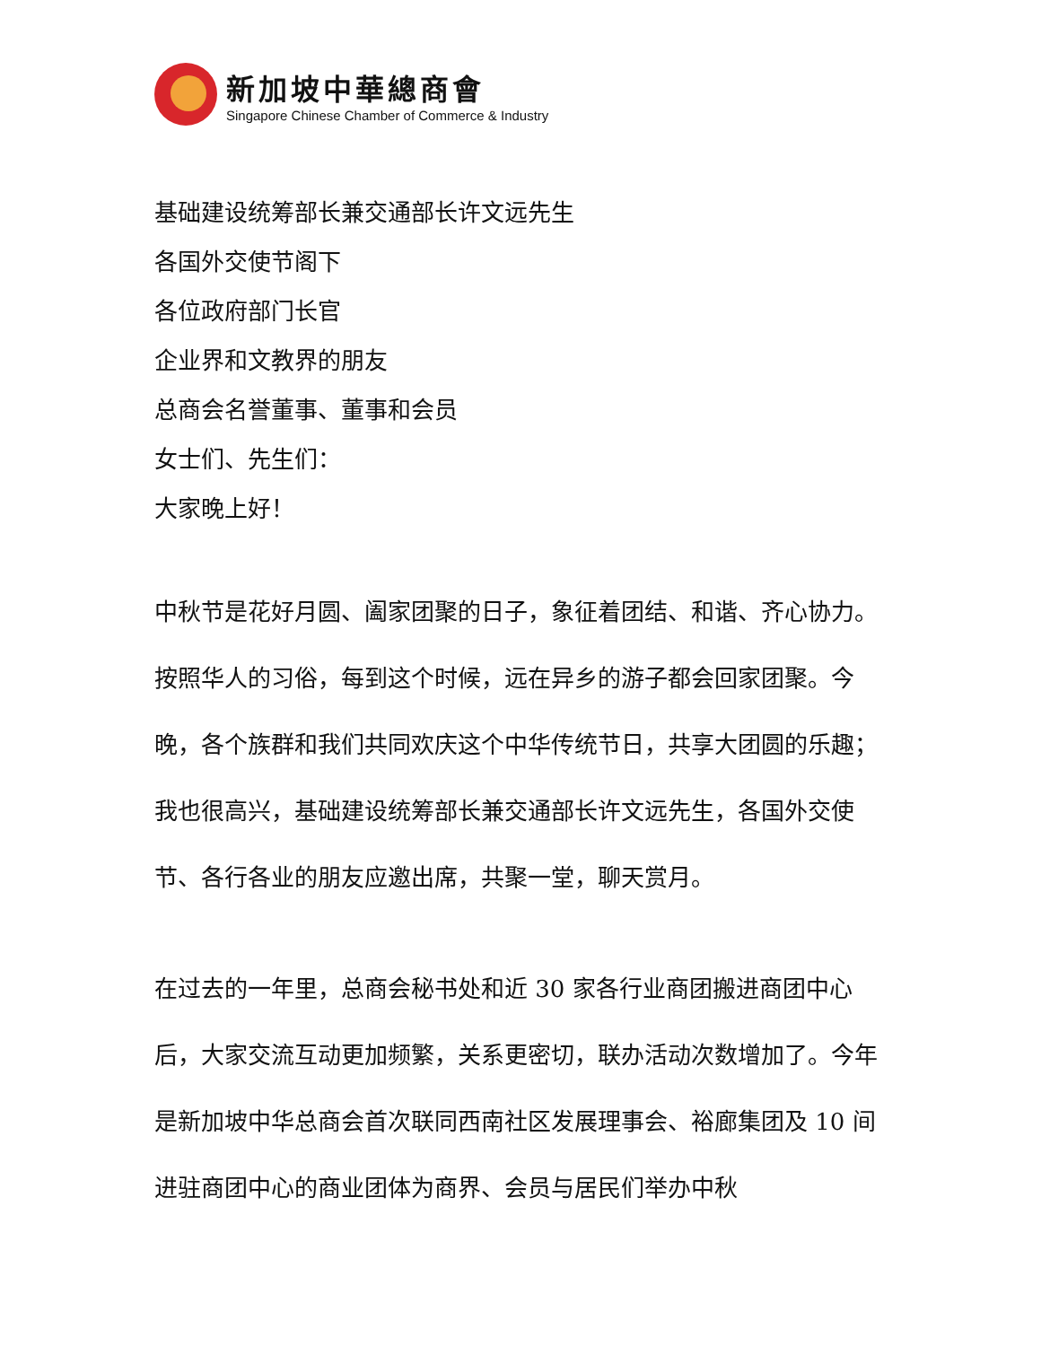新加坡中華總商會
Singapore Chinese Chamber of Commerce & Industry
基础建设统筹部长兼交通部长许文远先生
各国外交使节阁下
各位政府部门长官
企业界和文教界的朋友
总商会名誉董事、董事和会员
女士们、先生们：
大家晚上好！
中秋节是花好月圆、阖家团聚的日子，象征着团结、和谐、齐心协力。按照华人的习俗，每到这个时候，远在异乡的游子都会回家团聚。今晚，各个族群和我们共同欢庆这个中华传统节日，共享大团圆的乐趣；我也很高兴，基础建设统筹部长兼交通部长许文远先生，各国外交使节、各行各业的朋友应邀出席，共聚一堂，聊天赏月。
在过去的一年里，总商会秘书处和近 30 家各行业商团搬进商团中心后，大家交流互动更加频繁，关系更密切，联办活动次数增加了。今年是新加坡中华总商会首次联同西南社区发展理事会、裕廊集团及 10 间进驻商团中心的商业团体为商界、会员与居民们举办中秋